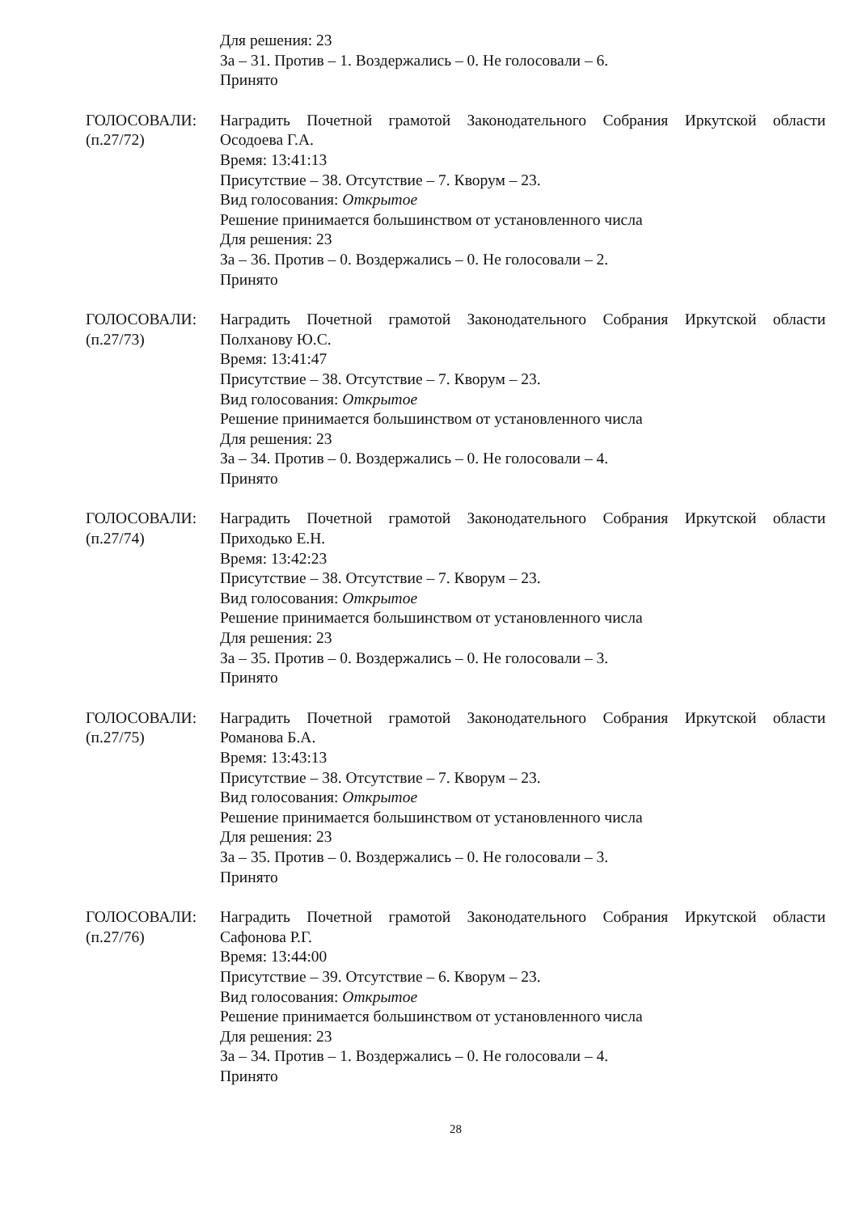Для решения: 23
За – 31. Против – 1. Воздержались – 0. Не голосовали – 6.
Принято
ГОЛОСОВАЛИ:
(п.27/72)
Наградить Почетной грамотой Законодательного Собрания Иркутской области
Осодоева Г.А.
Время: 13:41:13
Присутствие – 38. Отсутствие – 7. Кворум – 23.
Вид голосования: Открытое
Решение принимается большинством от установленного числа
Для решения: 23
За – 36. Против – 0. Воздержались – 0. Не голосовали – 2.
Принято
ГОЛОСОВАЛИ:
(п.27/73)
Наградить Почетной грамотой Законодательного Собрания Иркутской области
Полханову Ю.С.
Время: 13:41:47
Присутствие – 38. Отсутствие – 7. Кворум – 23.
Вид голосования: Открытое
Решение принимается большинством от установленного числа
Для решения: 23
За – 34. Против – 0. Воздержались – 0. Не голосовали – 4.
Принято
ГОЛОСОВАЛИ:
(п.27/74)
Наградить Почетной грамотой Законодательного Собрания Иркутской области
Приходько Е.Н.
Время: 13:42:23
Присутствие – 38. Отсутствие – 7. Кворум – 23.
Вид голосования: Открытое
Решение принимается большинством от установленного числа
Для решения: 23
За – 35. Против – 0. Воздержались – 0. Не голосовали – 3.
Принято
ГОЛОСОВАЛИ:
(п.27/75)
Наградить Почетной грамотой Законодательного Собрания Иркутской области
Романова Б.А.
Время: 13:43:13
Присутствие – 38. Отсутствие – 7. Кворум – 23.
Вид голосования: Открытое
Решение принимается большинством от установленного числа
Для решения: 23
За – 35. Против – 0. Воздержались – 0. Не голосовали – 3.
Принято
ГОЛОСОВАЛИ:
(п.27/76)
Наградить Почетной грамотой Законодательного Собрания Иркутской области
Сафонова Р.Г.
Время: 13:44:00
Присутствие – 39. Отсутствие – 6. Кворум – 23.
Вид голосования: Открытое
Решение принимается большинством от установленного числа
Для решения: 23
За – 34. Против – 1. Воздержались – 0. Не голосовали – 4.
Принято
28